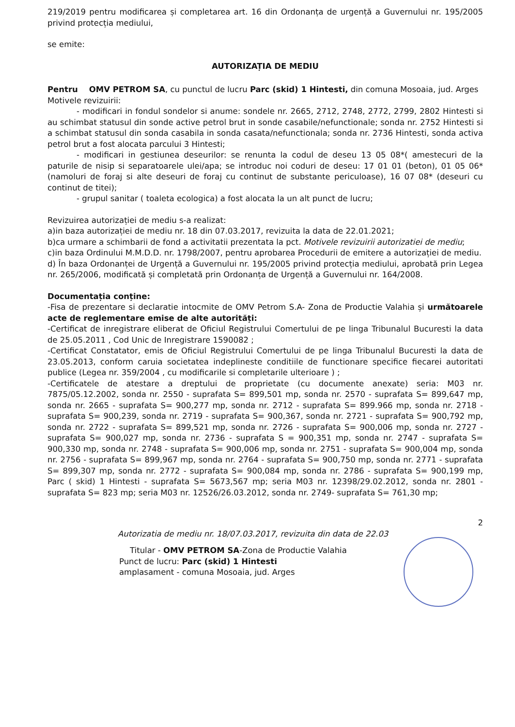219/2019 pentru modificarea și completarea art. 16 din Ordonanța de urgență a Guvernului nr. 195/2005 privind protecția mediului,
se emite:
AUTORIZAȚIA DE MEDIU
Pentru OMV PETROM SA, cu punctul de lucru Parc (skid) 1 Hintesti, din comuna Mosoaia, jud. Arges
Motivele revizuirii:
- modificari in fondul sondelor si anume: sondele nr. 2665, 2712, 2748, 2772, 2799, 2802 Hintesti si au schimbat statusul din sonde active petrol brut in sonde casabile/nefunctionale; sonda nr. 2752 Hintesti si a schimbat statusul din sonda casabila in sonda casata/nefunctionala; sonda nr. 2736 Hintesti, sonda activa petrol brut a fost alocata parcului 3 Hintesti;
- modificari in gestiunea deseurilor: se renunta la codul de deseu 13 05 08*( amestecuri de la paturile de nisip si separatoarele ulei/apa; se introduc noi coduri de deseu: 17 01 01 (beton), 01 05 06* (namoluri de foraj si alte deseuri de foraj cu continut de substante periculoase), 16 07 08* (deseuri cu continut de titei);
- grupul sanitar ( toaleta ecologica) a fost alocata la un alt punct de lucru;
Revizuirea autorizației de mediu s-a realizat:
a)in baza autorizației de mediu nr. 18 din 07.03.2017, revizuita la data de 22.01.2021;
b)ca urmare a schimbarii de fond a activitatii prezentata la pct. Motivele revizuirii autorizatiei de mediu;
c)in baza Ordinului M.M.D.D. nr. 1798/2007, pentru aprobarea Procedurii de emitere a autorizației de mediu.
d) În baza Ordonanței de Urgență a Guvernului nr. 195/2005 privind protecția mediului, aprobată prin Legea nr. 265/2006, modificată și completată prin Ordonanța de Urgență a Guvernului nr. 164/2008.
Documentația conține:
-Fisa de prezentare si declaratie intocmite de OMV Petrom S.A- Zona de Productie Valahia și următoarele acte de reglementare emise de alte autorități:
-Certificat de inregistrare eliberat de Oficiul Registrului Comertului de pe linga Tribunalul Bucuresti la data de 25.05.2011 , Cod Unic de Inregistrare 1590082 ;
-Certificat Constatator, emis de Oficiul Registrului Comertului de pe linga Tribunalul Bucuresti la data de 23.05.2013, conform caruia societatea indeplineste conditiile de functionare specifice fiecarei autoritati publice (Legea nr. 359/2004 , cu modificarile si completarile ulterioare ) ;
-Certificatele de atestare a dreptului de proprietate (cu documente anexate) seria: M03 nr. 7875/05.12.2002, sonda nr. 2550 - suprafata S= 899,501 mp, sonda nr. 2570 - suprafata S= 899,647 mp, sonda nr. 2665 - suprafata S= 900,277 mp, sonda nr. 2712 - suprafata S= 899.966 mp, sonda nr. 2718 - suprafata S= 900,239, sonda nr. 2719 - suprafata S= 900,367, sonda nr. 2721 - suprafata S= 900,792 mp, sonda nr. 2722 - suprafata S= 899,521 mp, sonda nr. 2726 - suprafata S= 900,006 mp, sonda nr. 2727 - suprafata S= 900,027 mp, sonda nr. 2736 - suprafata S = 900,351 mp, sonda nr. 2747 - suprafata S= 900,330 mp, sonda nr. 2748 - suprafata S= 900,006 mp, sonda nr. 2751 - suprafata S= 900,004 mp, sonda nr. 2756 - suprafata S= 899,967 mp, sonda nr. 2764 - suprafata S= 900,750 mp, sonda nr. 2771 - suprafata S= 899,307 mp, sonda nr. 2772 - suprafata S= 900,084 mp, sonda nr. 2786 - suprafata S= 900,199 mp, Parc ( skid) 1 Hintesti - suprafata S= 5673,567 mp; seria M03 nr. 12398/29.02.2012, sonda nr. 2801 - suprafata S= 823 mp; seria M03 nr. 12526/26.03.2012, sonda nr. 2749- suprafata S= 761,30 mp;
2
Autorizatia de mediu nr. 18/07.03.2017, revizuita din data de 22.03
Titular - OMV PETROM SA-Zona de Productie Valahia
Punct de lucru: Parc (skid) 1 Hintesti
amplasament - comuna Mosoaia, jud. Arges